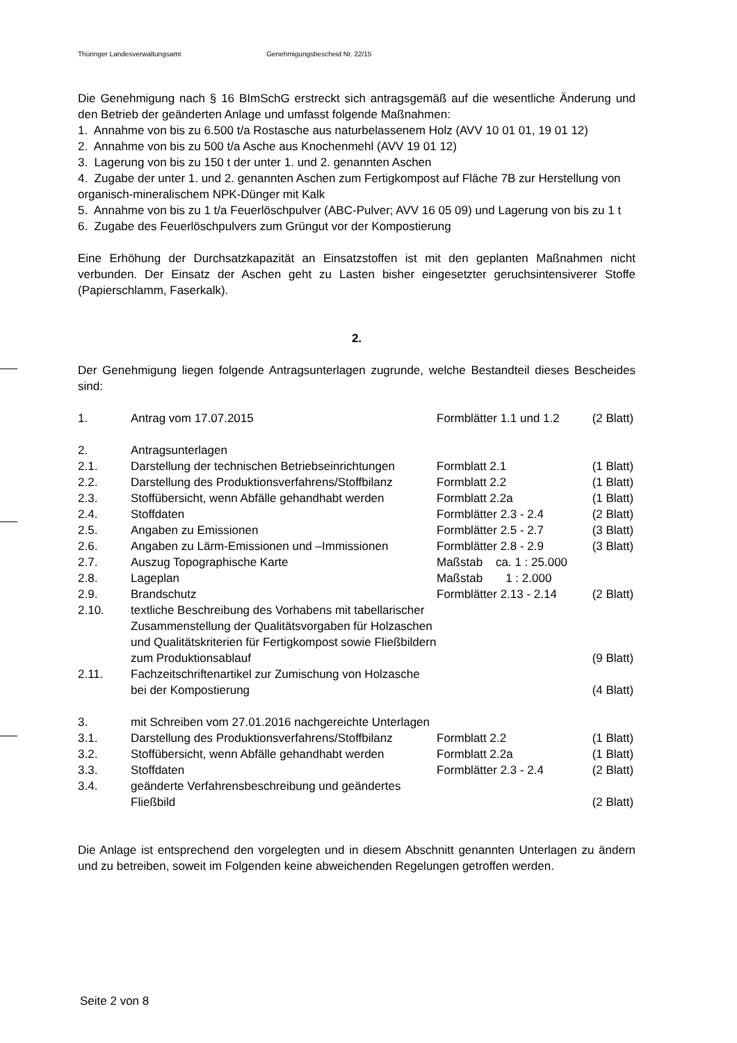Thüringer Landesverwaltungsamt Genehmigungsbescheid Nr. 22/15
Die Genehmigung nach § 16 BImSchG erstreckt sich antragsgemäß auf die wesentliche Änderung und den Betrieb der geänderten Anlage und umfasst folgende Maßnahmen:
1. Annahme von bis zu 6.500 t/a Rostasche aus naturbelassenem Holz (AVV 10 01 01, 19 01 12)
2. Annahme von bis zu 500 t/a Asche aus Knochenmehl (AVV 19 01 12)
3. Lagerung von bis zu 150 t der unter 1. und 2. genannten Aschen
4. Zugabe der unter 1. und 2. genannten Aschen zum Fertigkompost auf Fläche 7B zur Herstellung von organisch-mineralischem NPK-Dünger mit Kalk
5. Annahme von bis zu 1 t/a Feuerlöschpulver (ABC-Pulver; AVV 16 05 09) und Lagerung von bis zu 1 t
6. Zugabe des Feuerlöschpulvers zum Grüngut vor der Kompostierung
Eine Erhöhung der Durchsatzkapazität an Einsatzstoffen ist mit den geplanten Maßnahmen nicht verbunden. Der Einsatz der Aschen geht zu Lasten bisher eingesetzter geruchsintensiverer Stoffe (Papierschlamm, Faserkalk).
2.
Der Genehmigung liegen folgende Antragsunterlagen zugrunde, welche Bestandteil dieses Bescheides sind:
| 1. | Antrag vom 17.07.2015 | Formblätter 1.1 und 1.2 | (2 Blatt) |
| 2. | Antragsunterlagen | | |
| 2.1. | Darstellung der technischen Betriebseinrichtungen | Formblatt 2.1 | (1 Blatt) |
| 2.2. | Darstellung des Produktionsverfahrens/Stoffbilanz | Formblatt 2.2 | (1 Blatt) |
| 2.3. | Stoffübersicht, wenn Abfälle gehandhabt werden | Formblatt 2.2a | (1 Blatt) |
| 2.4. | Stoffdaten | Formblätter 2.3 - 2.4 | (2 Blatt) |
| 2.5. | Angaben zu Emissionen | Formblätter 2.5 - 2.7 | (3 Blatt) |
| 2.6. | Angaben zu Lärm-Emissionen und –Immissionen | Formblätter 2.8 - 2.9 | (3 Blatt) |
| 2.7. | Auszug Topographische Karte | Maßstab ca. 1 : 25.000 | |
| 2.8. | Lageplan | Maßstab 1 : 2.000 | |
| 2.9. | Brandschutz | Formblätter 2.13 - 2.14 | (2 Blatt) |
| 2.10. | textliche Beschreibung des Vorhabens mit tabellarischer Zusammenstellung der Qualitätsvorgaben für Holzaschen und Qualitätskriterien für Fertigkompost sowie Fließbildern zum Produktionsablauf | | (9 Blatt) |
| 2.11. | Fachzeitschriftenartikel zur Zumischung von Holzasche bei der Kompostierung | | (4 Blatt) |
| 3. | mit Schreiben vom 27.01.2016 nachgereichte Unterlagen | | |
| 3.1. | Darstellung des Produktionsverfahrens/Stoffbilanz | Formblatt 2.2 | (1 Blatt) |
| 3.2. | Stoffübersicht, wenn Abfälle gehandhabt werden | Formblatt 2.2a | (1 Blatt) |
| 3.3. | Stoffdaten | Formblätter 2.3 - 2.4 | (2 Blatt) |
| 3.4. | geänderte Verfahrensbeschreibung und geändertes Fließbild | | (2 Blatt) |
Die Anlage ist entsprechend den vorgelegten und in diesem Abschnitt genannten Unterlagen zu ändern und zu betreiben, soweit im Folgenden keine abweichenden Regelungen getroffen werden.
Seite 2 von 8